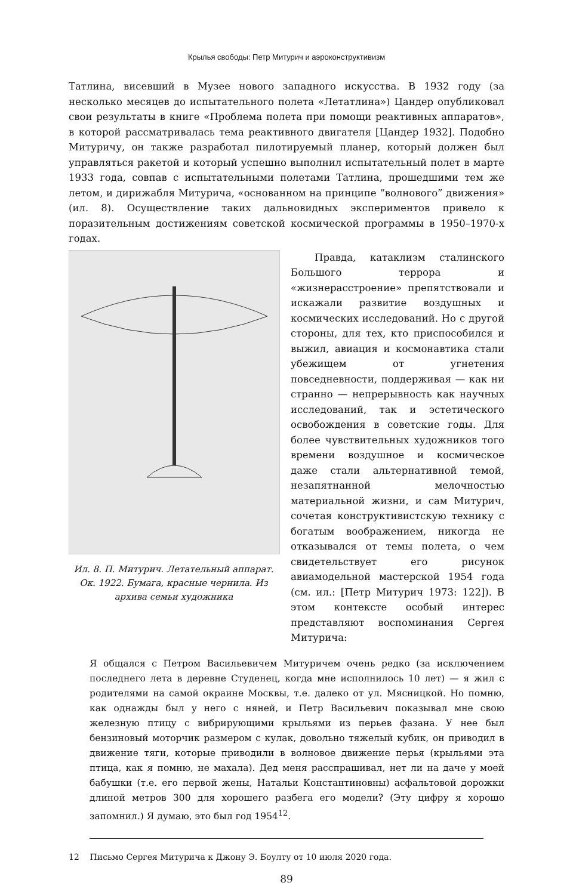Крылья свободы: Петр Митурич и аэроконструктивизм
Татлина, висевший в Музее нового западного искусства. В 1932 году (за несколько месяцев до испытательного полета «Летатлина») Цандер опубликовал свои результаты в книге «Проблема полета при помощи реактивных аппаратов», в которой рассматривалась тема реактивного двигателя [Цандер 1932]. Подобно Митуричу, он также разработал пилотируемый планер, который должен был управляться ракетой и который успешно выполнил испытательный полет в марте 1933 года, совпав с испытательными полетами Татлина, прошедшими тем же летом, и дирижабля Митурича, «основанном на принципе “волнового” движения» (ил. 8). Осуществление таких дальновидных экспериментов привело к поразительным достижениям советской космической программы в 1950–1970-х годах.
Ил. 8. П. Митурич. Летательный аппарат. Ок. 1922. Бумага, красные чернила. Из архива семьи художника
Правда, катаклизм сталинского Большого террора и «жизнерасстроение» препятствовали и искажали развитие воздушных и космических исследований. Но с другой стороны, для тех, кто приспособился и выжил, авиация и космонавтика стали убежищем от угнетения повседневности, поддерживая — как ни странно — непрерывность как научных исследований, так и эстетического освобождения в советские годы. Для более чувствительных художников того времени воздушное и космическое даже стали альтернативной темой, незапятнанной мелочностью материальной жизни, и сам Митурич, сочетая конструктивистскую технику с богатым воображением, никогда не отказывался от темы полета, о чем свидетельствует его рисунок авиамодельной мастерской 1954 года (см. ил.: [Петр Митурич 1973: 122]). В этом контексте особый интерес представляют воспоминания Сергея Митурича:
Я общался с Петром Васильевичем Митуричем очень редко (за исключением последнего лета в деревне Студенец, когда мне исполнилось 10 лет) — я жил с родителями на самой окраине Москвы, т.е. далеко от ул. Мясницкой. Но помню, как однажды был у него с няней, и Петр Васильевич показывал мне свою железную птицу с вибрирующими крыльями из перьев фазана. У нее был бензиновый моторчик размером с кулак, довольно тяжелый кубик, он приводил в движение тяги, которые приводили в волновое движение перья (крыльями эта птица, как я помню, не махала). Дед меня расспрашивал, нет ли на даче у моей бабушки (т.е. его первой жены, Натальи Константиновны) асфальтовой дорожки длиной метров 300 для хорошего разбега его модели? (Эту цифру я хорошо запомнил.) Я думаю, это был год 1954<sup>12</sup>.
12 Письмо Сергея Митурича к Джону Э. Боулту от 10 июля 2020 года.
89